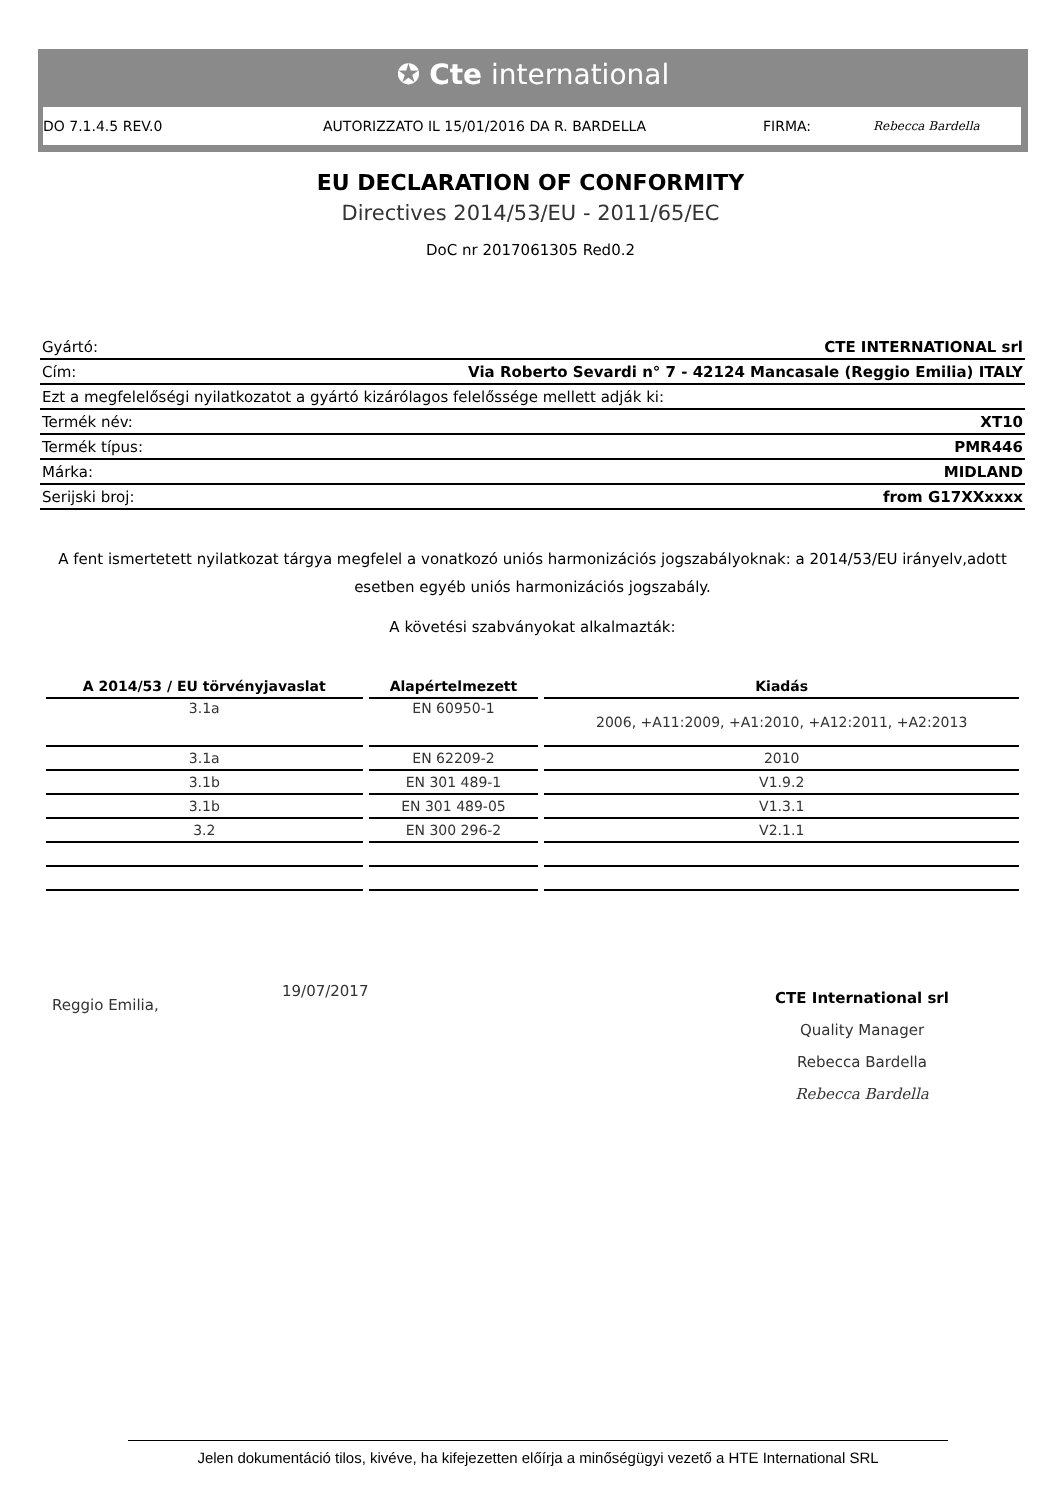✪ Cte international
DO 7.1.4.5 REV.0 AUTORIZZATO IL 15/01/2016 DA R. BARDELLA FIRMA: Rebecca Bardella
EU DECLARATION OF CONFORMITY
Directives 2014/53/EU - 2011/65/EC
DoC nr 2017061305 Red0.2
| Gyártó: | CTE INTERNATIONAL srl |
| Cím: | Via Roberto Sevardi n° 7 - 42124 Mancasale (Reggio Emilia) ITALY |
| Ezt a megfelelőségi nyilatkozatot a gyártó kizárólagos felelőssége mellett adják ki: | |
| Termék név: | XT10 |
| Termék típus: | PMR446 |
| Márka: | MIDLAND |
| Serijski broj: | from G17XXxxxx |
A fent ismertetett nyilatkozat tárgya megfelel a vonatkozó uniós harmonizációs jogszabályoknak: a 2014/53/EU irányelv,adott esetben egyéb uniós harmonizációs jogszabály.
A követési szabványokat alkalmazták:
| A 2014/53 / EU törvényjavaslat | Alapértelmezett | Kiadás |
| --- | --- | --- |
| 3.1a | EN 60950-1 | 2006, +A11:2009, +A1:2010, +A12:2011, +A2:2013 |
| 3.1a | EN 62209-2 | 2010 |
| 3.1b | EN 301 489-1 | V1.9.2 |
| 3.1b | EN 301 489-05 | V1.3.1 |
| 3.2 | EN 300 296-2 | V2.1.1 |
Reggio Emilia, 19/07/2017
CTE International srl
Quality Manager
Rebecca Bardella
Rebecca Bardella
Jelen dokumentáció tilos, kivéve, ha kifejezetten előírja a minőségügyi vezető a HTE International SRL